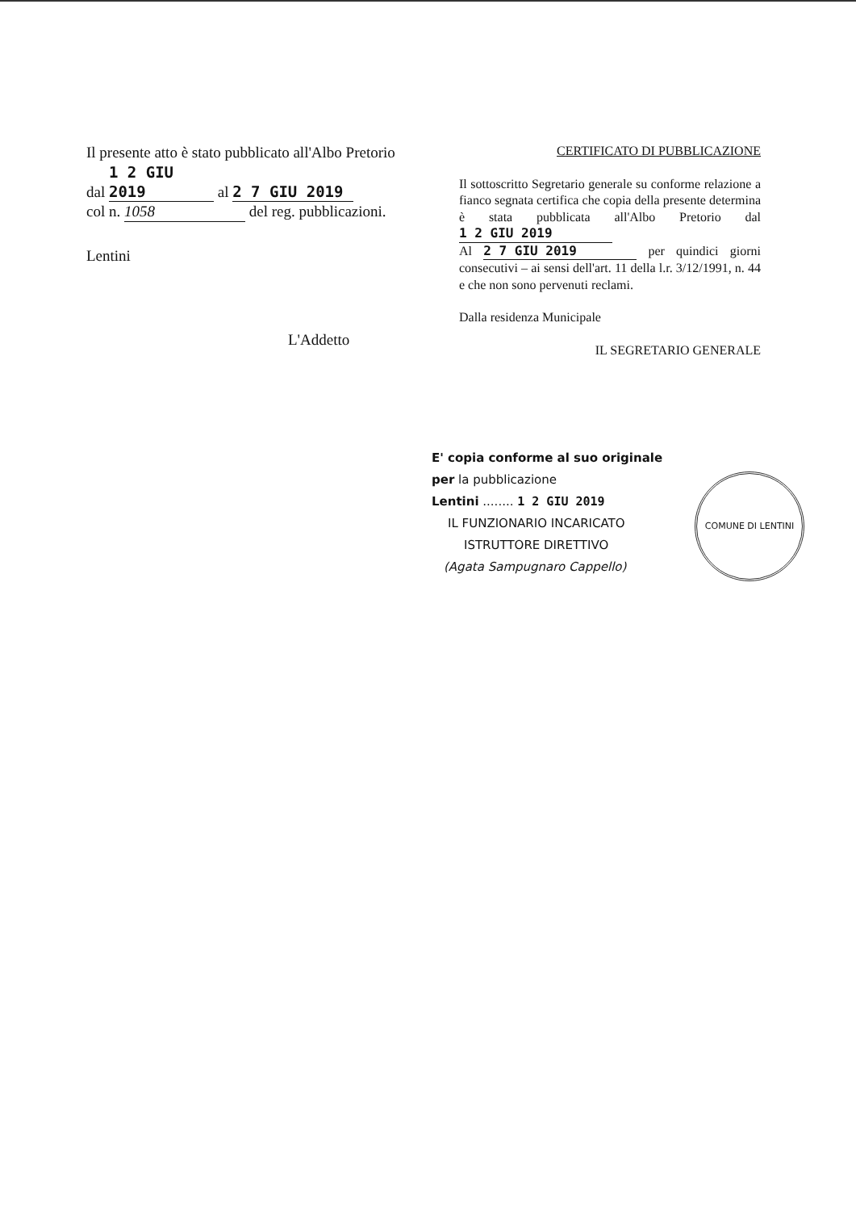Il presente atto è stato pubblicato all'Albo Pretorio
dal 1 2 GIU 2019 al 2 7 GIU 2019
col n. 1058 del reg. pubblicazioni.
Lentini
L'Addetto
CERTIFICATO DI PUBBLICAZIONE
Il sottoscritto Segretario generale su conforme relazione a fianco segnata certifica che copia della presente determina è stata pubblicata all'Albo Pretorio dal 1 2 GIU 2019
Al 2 7 GIU 2019 per quindici giorni consecutivi – ai sensi dell'art. 11 della l.r. 3/12/1991, n. 44 e che non sono pervenuti reclami.
Dalla residenza Municipale
IL SEGRETARIO GENERALE
E' copia conforme al suo originale
per la pubblicazione
Lentini ........ 1 2 GIU 2019
IL FUNZIONARIO INCARICATO
ISTRUTTORE DIRETTIVO
(Agata Sampugnaro Cappello)
COMUNE DI LENTINI